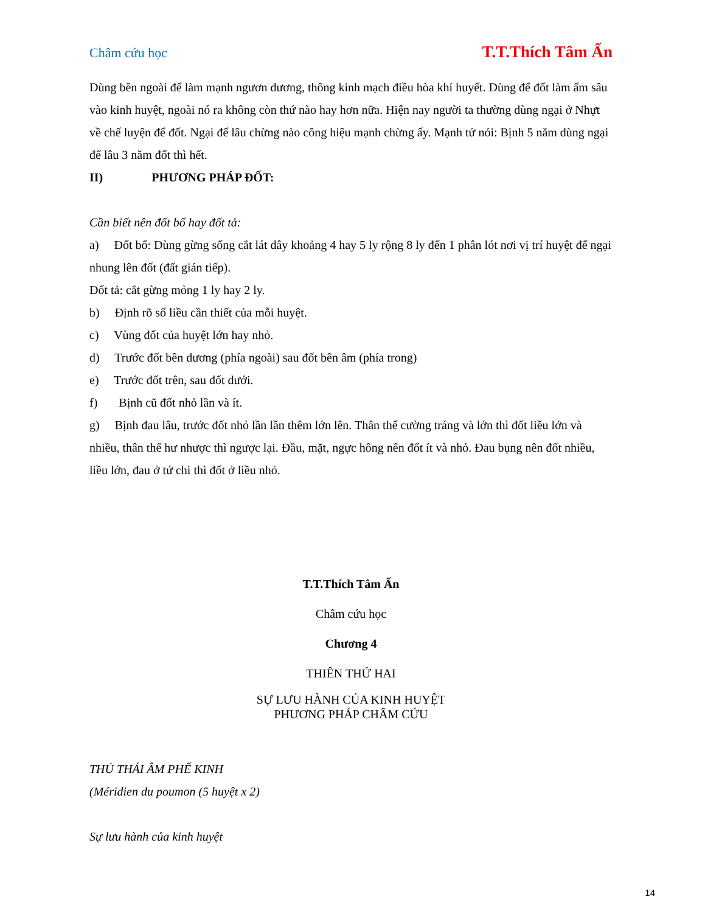Châm cứu học T.T.Thích Tâm Ấn
Dùng bên ngoài để làm mạnh ngươn dương, thông kinh mạch điều hòa khí huyết. Dùng để đốt làm ấm sâu vào kinh huyệt, ngoài nó ra không còn thứ nào hay hơn nữa. Hiện nay người ta thường dùng ngại ở Nhựt về chế luyện để đốt. Ngại để lâu chừng nào công hiệu mạnh chừng ấy. Mạnh tử nói: Bịnh 5 năm dùng ngại để lâu 3 năm đốt thì hết.
II) PHƯƠNG PHÁP ĐỐT:
Cần biết nên đốt bổ hay đốt tả:
a) Đốt bổ: Dùng gừng sống cắt lát dây khoảng 4 hay 5 ly rộng 8 ly đến 1 phân lót nơi vị trí huyệt để ngại nhung lên đốt (đất gián tiếp).
Đốt tả: cắt gừng mỏng 1 ly hay 2 ly.
b) Định rõ số liều cần thiết của mỗi huyệt.
c) Vùng đốt của huyệt lớn hay nhỏ.
d) Trước đốt bên dương (phía ngoài) sau đốt bên âm (phía trong)
e) Trước đốt trên, sau đốt dưới.
f) Bịnh cũ đốt nhỏ lần và ít.
g) Bịnh đau lâu, trước đốt nhỏ lần lần thêm lớn lên. Thân thể cường tráng và lớn thì đốt liều lớn và nhiều, thân thể hư nhược thì ngược lại. Đầu, mặt, ngực hông nên đốt ít và nhỏ. Đau bụng nên đốt nhiều, liều lớn, đau ở tứ chi thì đốt ở liều nhỏ.
T.T.Thích Tâm Ấn
Châm cứu học
Chương 4
THIÊN THỨ HAI
SỰ LƯU HÀNH CỦA KINH HUYỆT
PHƯƠNG PHÁP CHÂM CỨU
THỦ THÁI ÂM PHẾ KINH
(Méridien du poumon (5 huyệt x 2)
Sự lưu hành của kinh huyệt
14